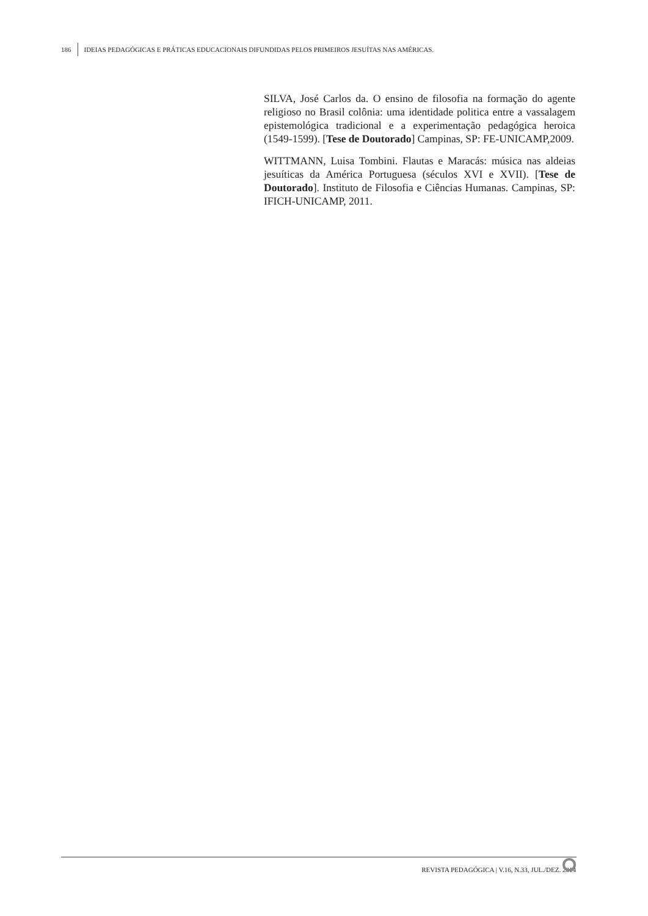186 IDEIAS PEDAGÓGICAS E PRÁTICAS EDUCACIONAIS DIFUNDIDAS PELOS PRIMEIROS JESUÍTAS NAS AMÉRICAS.
SILVA, José Carlos da. O ensino de filosofia na formação do agente religioso no Brasil colônia: uma identidade politica entre a vassalagem epistemológica tradicional e a experimentação pedagógica heroica (1549-1599). [Tese de Doutorado] Campinas, SP: FE-UNICAMP,2009.
WITTMANN, Luisa Tombini. Flautas e Maracás: música nas aldeias jesuíticas da América Portuguesa (séculos XVI e XVII). [Tese de Doutorado]. Instituto de Filosofia e Ciências Humanas. Campinas, SP: IFICH-UNICAMP, 2011.
REVISTA PEDAGÓGICA | V.16, N.33, JUL./DEZ. 2014